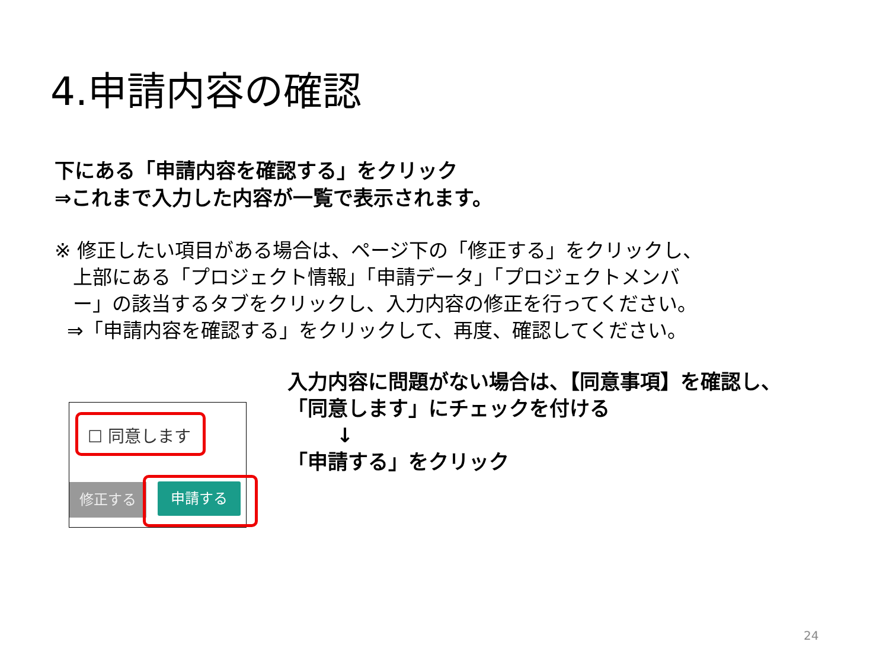4.申請内容の確認
下にある「申請内容を確認する」をクリック
⇒これまで入力した内容が一覧で表示されます。
※ 修正したい項目がある場合は、ページ下の「修正する」をクリックし、
上部にある「プロジェクト情報」「申請データ」「プロジェクトメンバ
ー」の該当するタブをクリックし、入力内容の修正を行ってください。
⇒「申請内容を確認する」をクリックして、再度、確認してください。
☐ 同意します
修正する
申請する
入力内容に問題がない場合は、【同意事項】を確認し、
「同意します」にチェックを付ける
↓
「申請する」をクリック
24